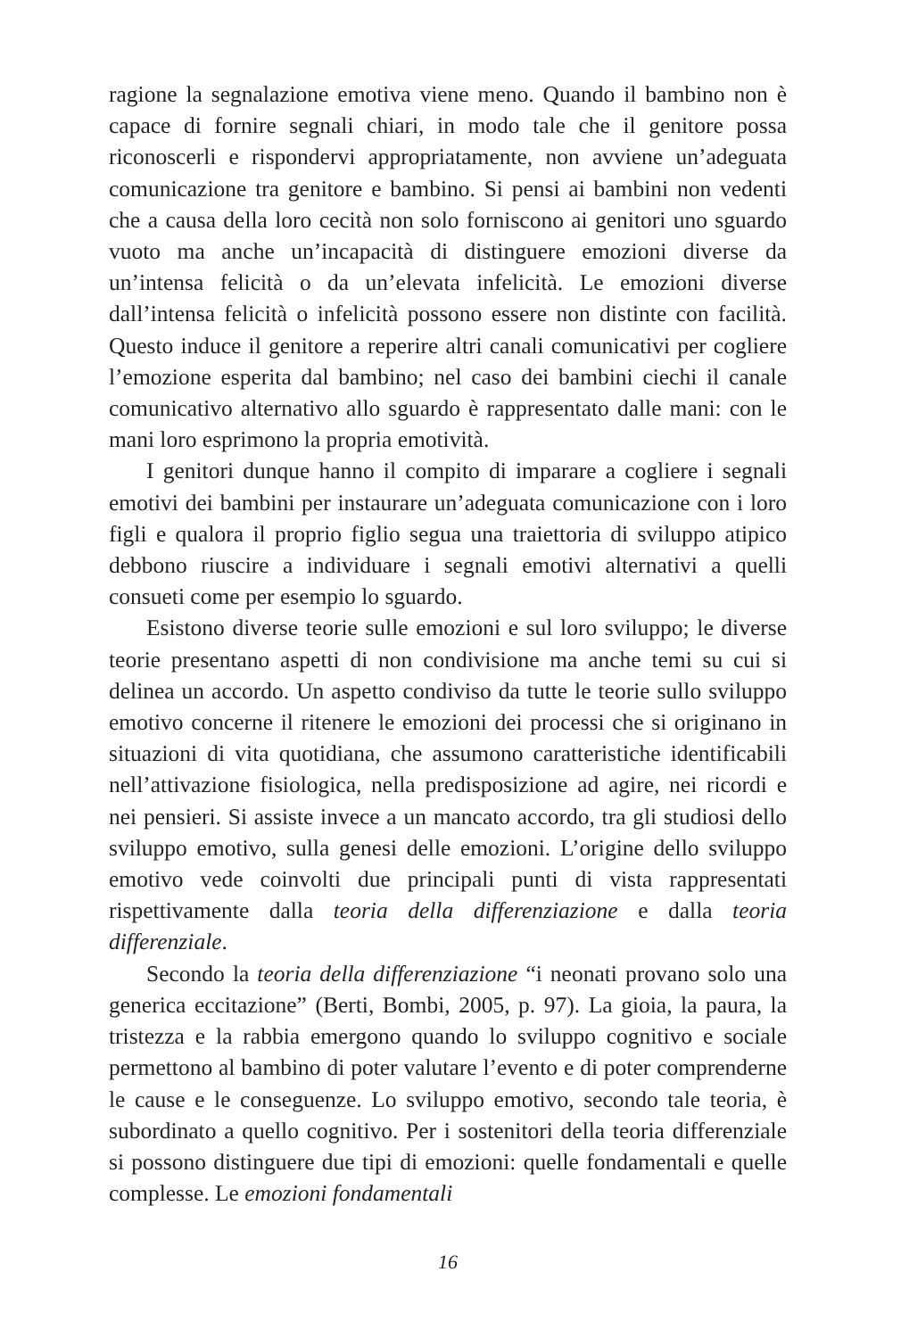ragione la segnalazione emotiva viene meno. Quando il bambino non è capace di fornire segnali chiari, in modo tale che il genitore possa riconoscerli e rispondervi appropriatamente, non avviene un’adeguata comunicazione tra genitore e bambino. Si pensi ai bambini non vedenti che a causa della loro cecità non solo forniscono ai genitori uno sguardo vuoto ma anche un’incapacità di distinguere emozioni diverse da un’intensa felicità o da un’elevata infelicità. Le emozioni diverse dall’intensa felicità o infelicità possono essere non distinte con facilità. Questo induce il genitore a reperire altri canali comunicativi per cogliere l’emozione esperita dal bambino; nel caso dei bambini ciechi il canale comunicativo alternativo allo sguardo è rappresentato dalle mani: con le mani loro esprimono la propria emotività.
I genitori dunque hanno il compito di imparare a cogliere i segnali emotivi dei bambini per instaurare un’adeguata comunicazione con i loro figli e qualora il proprio figlio segua una traiettoria di sviluppo atipico debbono riuscire a individuare i segnali emotivi alternativi a quelli consueti come per esempio lo sguardo.
Esistono diverse teorie sulle emozioni e sul loro sviluppo; le diverse teorie presentano aspetti di non condivisione ma anche temi su cui si delinea un accordo. Un aspetto condiviso da tutte le teorie sullo sviluppo emotivo concerne il ritenere le emozioni dei processi che si originano in situazioni di vita quotidiana, che assumono caratteristiche identificabili nell’attivazione fisiologica, nella predisposizione ad agire, nei ricordi e nei pensieri. Si assiste invece a un mancato accordo, tra gli studiosi dello sviluppo emotivo, sulla genesi delle emozioni. L’origine dello sviluppo emotivo vede coinvolti due principali punti di vista rappresentati rispettivamente dalla teoria della differenziazione e dalla teoria differenziale.
Secondo la teoria della differenziazione “i neonati provano solo una generica eccitazione” (Berti, Bombi, 2005, p. 97). La gioia, la paura, la tristezza e la rabbia emergono quando lo sviluppo cognitivo e sociale permettono al bambino di poter valutare l’evento e di poter comprenderne le cause e le conseguenze. Lo sviluppo emotivo, secondo tale teoria, è subordinato a quello cognitivo. Per i sostenitori della teoria differenziale si possono distinguere due tipi di emozioni: quelle fondamentali e quelle complesse. Le emozioni fondamentali
16